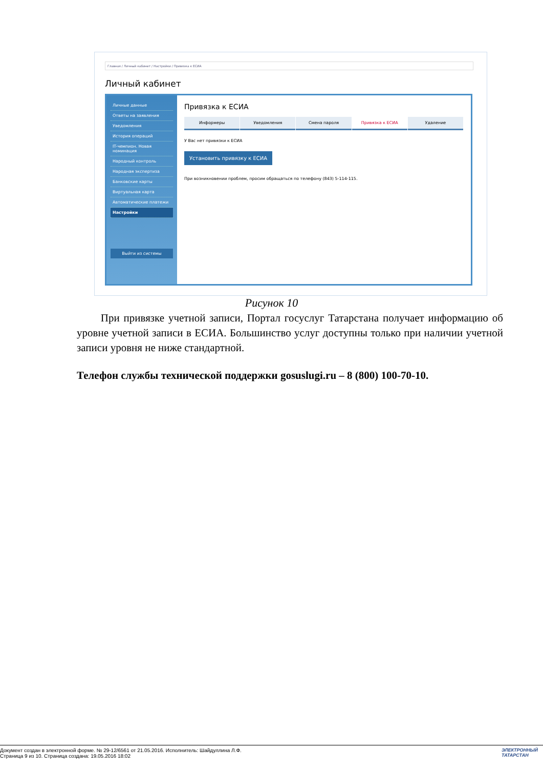Главная / Личный кабинет / Настройки / Привязка к ЕСИА
Личный кабинет
Личные данные
Ответы на заявления
Уведомления
История операций
IT-чемпион. Новая номинация
Народный контроль
Народная экспертиза
Банковские карты
Виртуальная карта
Автоматические платежи
Настройки
Выйти из системы
Привязка к ЕСИА
Информеры Уведомления Смена пароля Привязка к ЕСИА Удаление
У Вас нет привязки к ЕСИА
Установить привязку к ЕСИА
При возникновении проблем, просим обращаться по телефону (843) 5-114-115.
Рисунок 10
При привязке учетной записи, Портал госуслуг Татарстана получает информацию об уровне учетной записи в ЕСИА. Большинство услуг доступны только при наличии учетной записи уровня не ниже стандартной.
Телефон службы технической поддержки gosuslugi.ru – 8 (800) 100-70-10.
Документ создан в электронной форме. № 29-12/6561 от 21.05.2016. Исполнитель: Шайдуллина Л.Ф.
Страница 9 из 10. Страница создана: 19.05.2016 18:02
ЭЛЕКТРОННЫЙ
ТАТАРСТАН